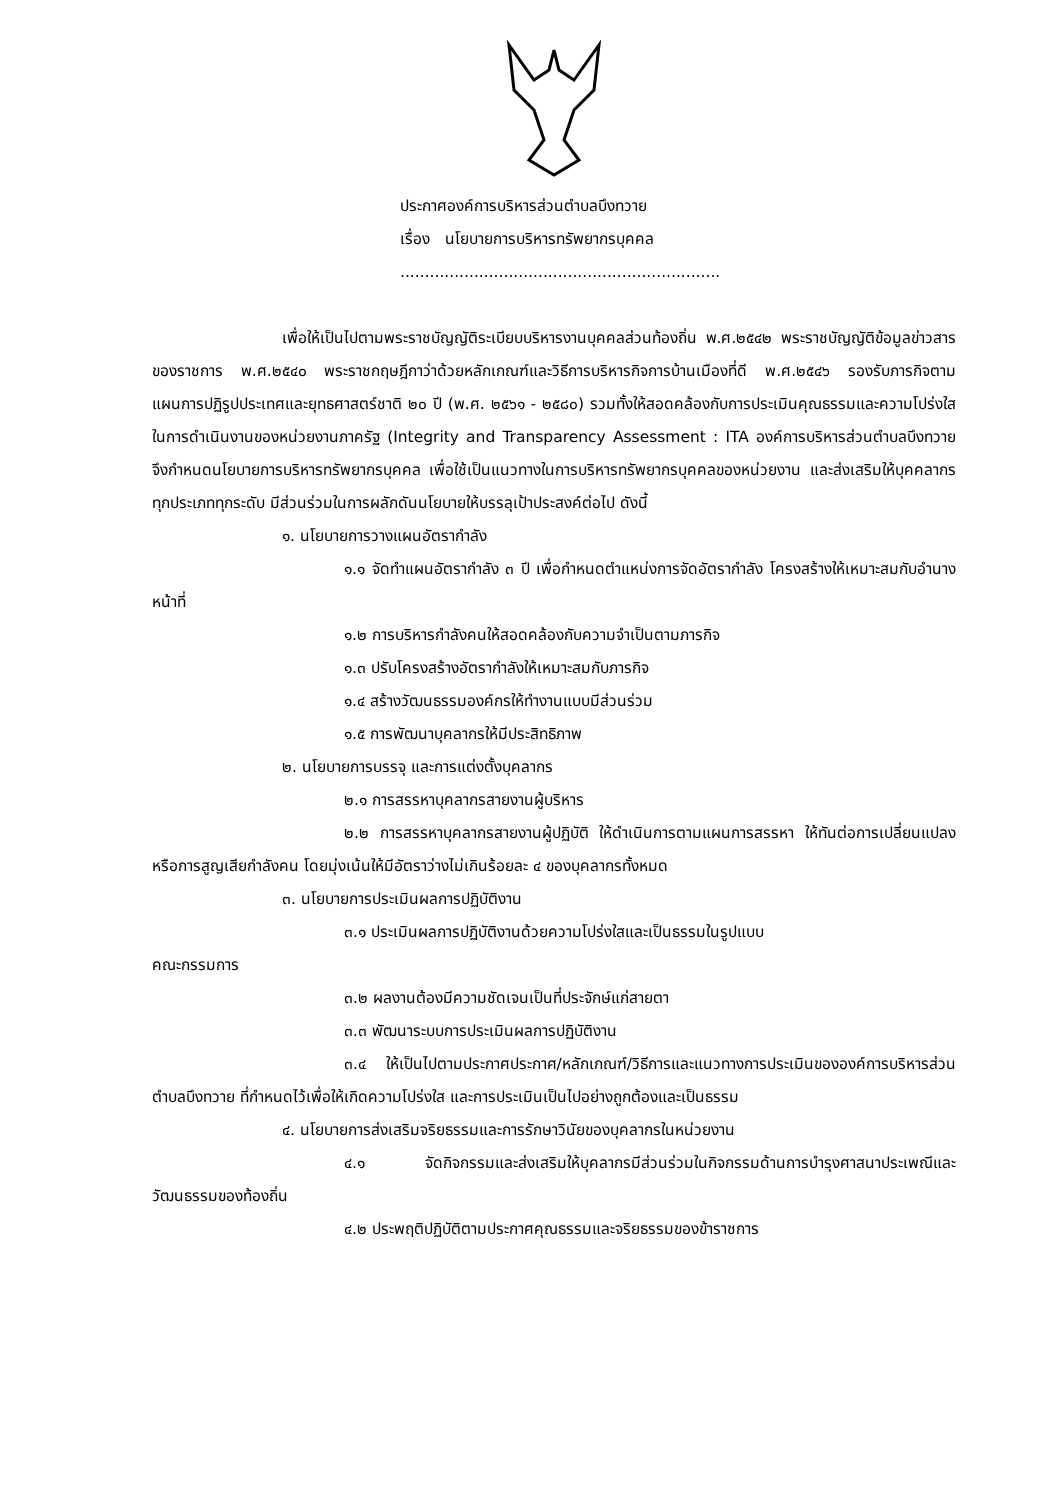ประกาศองค์การบริหารส่วนตำบลบึงทวาย
เรื่อง นโยบายการบริหารทรัพยากรบุคคล
.................................................................
เพื่อให้เป็นไปตามพระราชบัญญัติระเบียบบริหารงานบุคคลส่วนท้องถิ่น พ.ศ.๒๕๔๒ พระราชบัญญัติข้อมูลข่าวสารของราชการ พ.ศ.๒๕๔๐ พระราชกฤษฎีกาว่าด้วยหลักเกณฑ์และวิธีการบริหารกิจการบ้านเมืองที่ดี พ.ศ.๒๕๔๖ รองรับภารกิจตามแผนการปฏิรูปประเทศและยุทธศาสตร์ชาติ ๒๐ ปี (พ.ศ. ๒๕๖๑ - ๒๕๘๐) รวมทั้งให้สอดคล้องกับการประเมินคุณธรรมและความโปร่งใสในการดำเนินงานของหน่วยงานภาครัฐ (Integrity and Transparency Assessment : ITA องค์การบริหารส่วนตำบลบึงทวาย จึงกำหนดนโยบายการบริหารทรัพยากรบุคคล เพื่อใช้เป็นแนวทางในการบริหารทรัพยากรบุคคลของหน่วยงาน และส่งเสริมให้บุคคลากรทุกประเภททุกระดับ มีส่วนร่วมในการผลักดันนโยบายให้บรรลุเป้าประสงค์ต่อไป ดังนี้
๑. นโยบายการวางแผนอัตรากำลัง
๑.๑ จัดทำแผนอัตรากำลัง ๓ ปี เพื่อกำหนดตำแหน่งการจัดอัตรากำลัง โครงสร้างให้เหมาะสมกับอำนางหน้าที่
๑.๒ การบริหารกำลังคนให้สอดคล้องกับความจำเป็นตามภารกิจ
๑.๓ ปรับโครงสร้างอัตรากำลังให้เหมาะสมกับภารกิจ
๑.๔ สร้างวัฒนธรรมองค์กรให้ทำงานแบบมีส่วนร่วม
๑.๕ การพัฒนาบุคลากรให้มีประสิทธิภาพ
๒. นโยบายการบรรจุ และการแต่งตั้งบุคลากร
๒.๑ การสรรหาบุคลากรสายงานผู้บริหาร
๒.๒ การสรรหาบุคลากรสายงานผู้ปฏิบัติ ให้ดำเนินการตามแผนการสรรหา ให้ทันต่อการเปลี่ยนแปลงหรือการสูญเสียกำลังคน โดยมุ่งเน้นให้มีอัตราว่างไม่เกินร้อยละ ๔ ของบุคลากรทั้งหมด
๓. นโยบายการประเมินผลการปฏิบัติงาน
๓.๑ ประเมินผลการปฏิบัติงานด้วยความโปร่งใสและเป็นธรรมในรูปแบบ
คณะกรรมการ
๓.๒ ผลงานต้องมีความชัดเจนเป็นที่ประจักษ์แก่สายตา
๓.๓ พัฒนาระบบการประเมินผลการปฏิบัติงาน
๓.๔ ให้เป็นไปตามประกาศประกาศ/หลักเกณฑ์/วิธีการและแนวทางการประเมินขององค์การบริหารส่วนตำบลบึงทวาย ที่กำหนดไว้เพื่อให้เกิดความโปร่งใส และการประเมินเป็นไปอย่างถูกต้องและเป็นธรรม
๔. นโยบายการส่งเสริมจริยธรรมและการรักษาวินัยของบุคลากรในหน่วยงาน
๔.๑ จัดกิจกรรมและส่งเสริมให้บุคลากรมีส่วนร่วมในกิจกรรมด้านการบำรุงศาสนาประเพณีและวัฒนธรรมของท้องถิ่น
๔.๒ ประพฤติปฏิบัติตามประกาศคุณธรรมและจริยธรรมของข้าราชการ